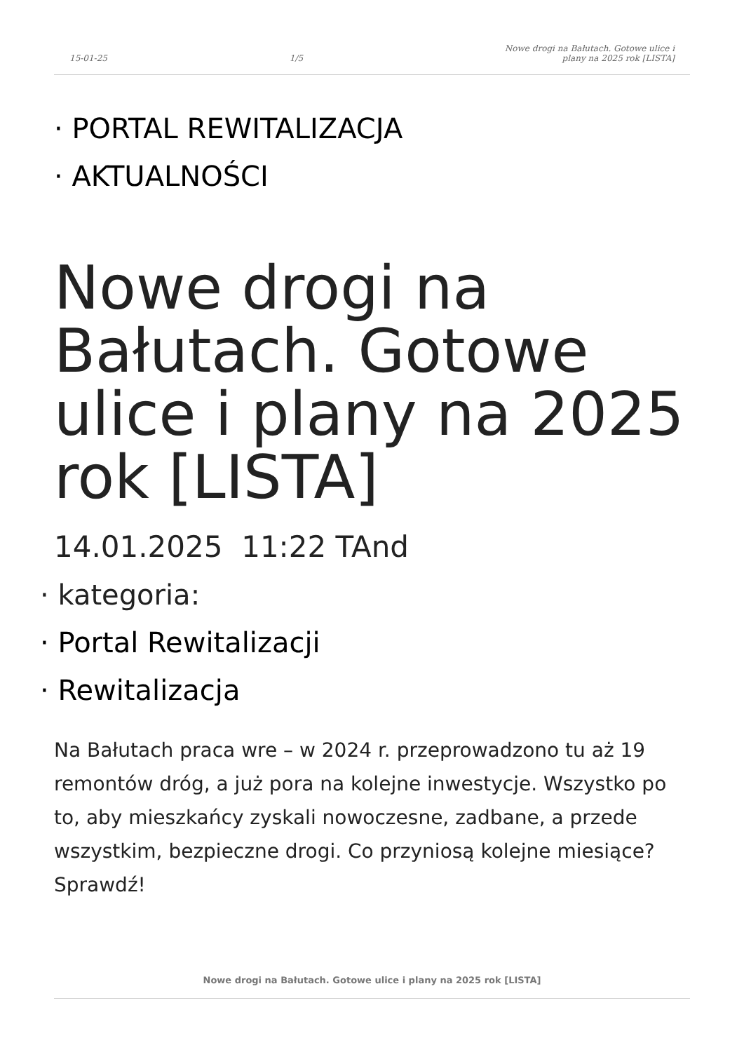15-01-25 1/5 Nowe drogi na Bałutach. Gotowe ulice i plany na 2025 rok [LISTA]
· PORTAL REWITALIZACJA
· AKTUALNOŚCI
Nowe drogi na Bałutach. Gotowe ulice i plany na 2025 rok [LISTA]
14.01.2025 11:22 TAnd
· kategoria:
· Portal Rewitalizacji
· Rewitalizacja
Na Bałutach praca wre – w 2024 r. przeprowadzono tu aż 19 remontów dróg, a już pora na kolejne inwestycje. Wszystko po to, aby mieszkańcy zyskali nowoczesne, zadbane, a przede wszystkim, bezpieczne drogi. Co przyniosą kolejne miesiące? Sprawdź!
Nowe drogi na Bałutach. Gotowe ulice i plany na 2025 rok [LISTA]